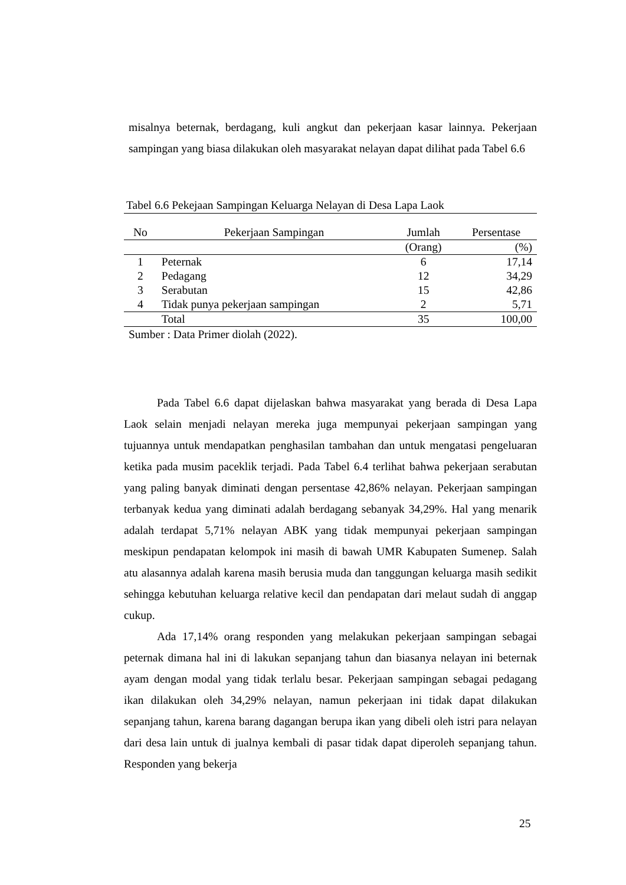misalnya beternak, berdagang, kuli angkut dan pekerjaan kasar lainnya. Pekerjaan sampingan yang biasa dilakukan oleh masyarakat nelayan dapat dilihat pada Tabel 6.6
Tabel 6.6 Pekejaan Sampingan Keluarga Nelayan di Desa Lapa Laok
| No | Pekerjaan Sampingan | Jumlah | Persentase |
| --- | --- | --- | --- |
| | | (Orang) | (%) |
| 1 | Peternak | 6 | 17,14 |
| 2 | Pedagang | 12 | 34,29 |
| 3 | Serabutan | 15 | 42,86 |
| 4 | Tidak punya pekerjaan sampingan | 2 | 5,71 |
| | Total | 35 | 100,00 |
Sumber : Data Primer diolah (2022).
Pada Tabel 6.6 dapat dijelaskan bahwa masyarakat yang berada di Desa Lapa Laok selain menjadi nelayan mereka juga mempunyai pekerjaan sampingan yang tujuannya untuk mendapatkan penghasilan tambahan dan untuk mengatasi pengeluaran ketika pada musim paceklik terjadi. Pada Tabel 6.4 terlihat bahwa pekerjaan serabutan yang paling banyak diminati dengan persentase 42,86% nelayan. Pekerjaan sampingan terbanyak kedua yang diminati adalah berdagang sebanyak 34,29%. Hal yang menarik adalah terdapat 5,71% nelayan ABK yang tidak mempunyai pekerjaan sampingan meskipun pendapatan kelompok ini masih di bawah UMR Kabupaten Sumenep. Salah atu alasannya adalah karena masih berusia muda dan tanggungan keluarga masih sedikit sehingga kebutuhan keluarga relative kecil dan pendapatan dari melaut sudah di anggap cukup.
Ada 17,14% orang responden yang melakukan pekerjaan sampingan sebagai peternak dimana hal ini di lakukan sepanjang tahun dan biasanya nelayan ini beternak ayam dengan modal yang tidak terlalu besar. Pekerjaan sampingan sebagai pedagang ikan dilakukan oleh 34,29% nelayan, namun pekerjaan ini tidak dapat dilakukan sepanjang tahun, karena barang dagangan berupa ikan yang dibeli oleh istri para nelayan dari desa lain untuk di jualnya kembali di pasar tidak dapat diperoleh sepanjang tahun. Responden yang bekerja
25